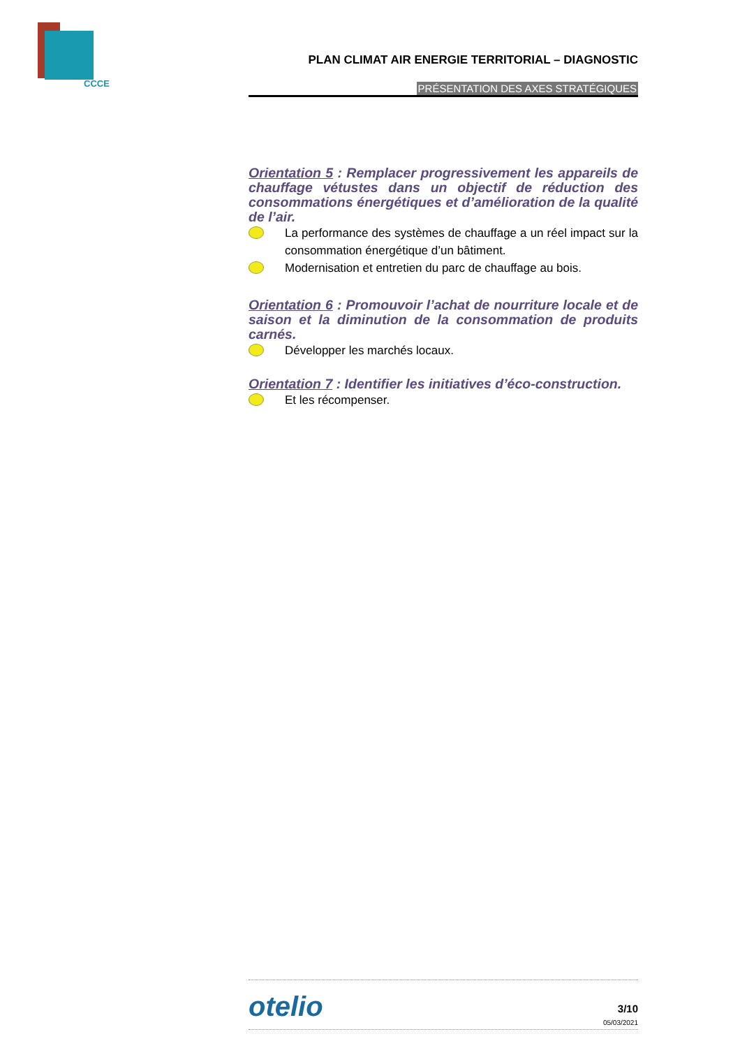CCCE
PLAN CLIMAT AIR ENERGIE TERRITORIAL – DIAGNOSTIC
PRÉSENTATION DES AXES STRATÉGIQUES
Orientation 5 : Remplacer progressivement les appareils de chauffage vétustes dans un objectif de réduction des consommations énergétiques et d’amélioration de la qualité de l’air.
La performance des systèmes de chauffage a un réel impact sur la consommation énergétique d’un bâtiment.
Modernisation et entretien du parc de chauffage au bois.
Orientation 6 : Promouvoir l’achat de nourriture locale et de saison et la diminution de la consommation de produits carnés.
Développer les marchés locaux.
Orientation 7 : Identifier les initiatives d’éco-construction.
Et les récompenser.
otelio
3/10
05/03/2021